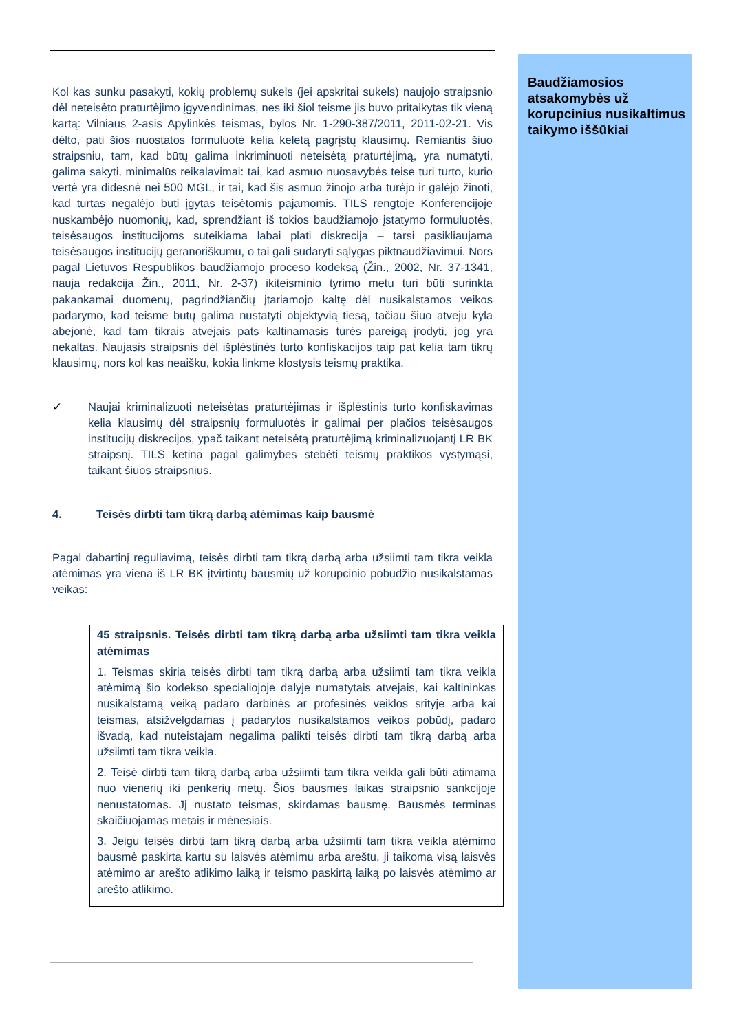Baudžiamosios atsakomybės už korupcinius nusikaltimus taikymo iššūkiai
Kol kas sunku pasakyti, kokių problemų sukels (jei apskritai sukels) naujojo straipsnio dėl neteisėto praturtėjimo įgyvendinimas, nes iki šiol teisme jis buvo pritaikytas tik vieną kartą: Vilniaus 2-asis Apylinkės teismas, bylos Nr. 1-290-387/2011, 2011-02-21. Vis dėlto, pati šios nuostatos formuluotė kelia keletą pagrįstų klausimų. Remiantis šiuo straipsniu, tam, kad būtų galima inkriminuoti neteisėtą praturtėjimą, yra numatyti, galima sakyti, minimalūs reikalavimai: tai, kad asmuo nuosavybės teise turi turto, kurio vertė yra didesnė nei 500 MGL, ir tai, kad šis asmuo žinojo arba turėjo ir galėjo žinoti, kad turtas negalėjo būti įgytas teisėtomis pajamomis. TILS rengtoje Konferencijoje nuskambėjo nuomonių, kad, sprendžiant iš tokios baudžiamojo įstatymo formuluotės, teisėsaugos institucijoms suteikiama labai plati diskrecija – tarsi pasikliaujama teisėsaugos institucijų geranoriškumu, o tai gali sudaryti sąlygas piktnaudžiavimui. Nors pagal Lietuvos Respublikos baudžiamojo proceso kodeksą (Žin., 2002, Nr. 37-1341, nauja redakcija Žin., 2011, Nr. 2-37) ikiteisminio tyrimo metu turi būti surinkta pakankamai duomenų, pagrindžiančių įtariamojo kaltę dėl nusikalstamos veikos padarymo, kad teisme būtų galima nustatyti objektyvią tiesą, tačiau šiuo atveju kyla abejonė, kad tam tikrais atvejais pats kaltinamasis turės pareigą įrodyti, jog yra nekaltas. Naujasis straipsnis dėl išplėstinės turto konfiskacijos taip pat kelia tam tikrų klausimų, nors kol kas neaišku, kokia linkme klostysis teismų praktika.
✓ Naujai kriminalizuoti neteisėtas praturtėjimas ir išplėstinis turto konfiskavimas kelia klausimų dėl straipsnių formuluotės ir galimai per plačios teisėsaugos institucijų diskrecijos, ypač taikant neteisėtą praturtėjimą kriminalizuojantį LR BK straipsnį. TILS ketina pagal galimybes stebėti teismų praktikos vystymąsi, taikant šiuos straipsnius.
4. Teisės dirbti tam tikrą darbą atėmimas kaip bausmė
Pagal dabartinį reguliavimą, teisės dirbti tam tikrą darbą arba užsiimti tam tikra veikla atėmimas yra viena iš LR BK įtvirtintų bausmių už korupcinio pobūdžio nusikalstamas veikas:
45 straipsnis. Teisės dirbti tam tikrą darbą arba užsiimti tam tikra veikla atėmimas
1. Teismas skiria teisės dirbti tam tikrą darbą arba užsiimti tam tikra veikla atėmimą šio kodekso specialiojoje dalyje numatytais atvejais, kai kaltininkas nusikalstamą veiką padaro darbinės ar profesinės veiklos srityje arba kai teismas, atsižvelgdamas į padarytos nusikalstamos veikos pobūdį, padaro išvadą, kad nuteistajam negalima palikti teisės dirbti tam tikrą darbą arba užsiimti tam tikra veikla.
2. Teisė dirbti tam tikrą darbą arba užsiimti tam tikra veikla gali būti atimama nuo vienerių iki penkerių metų. Šios bausmės laikas straipsnio sankcijoje nenustatomas. Jį nustato teismas, skirdamas bausmę. Bausmės terminas skaičiuojamas metais ir mėnesiais.
3. Jeigu teisės dirbti tam tikrą darbą arba užsiimti tam tikra veikla atėmimo bausmė paskirta kartu su laisvės atėmimu arba areštu, ji taikoma visą laisvės atėmimo ar arešto atlikimo laiką ir teismo paskirtą laiką po laisvės atėmimo ar arešto atlikimo.